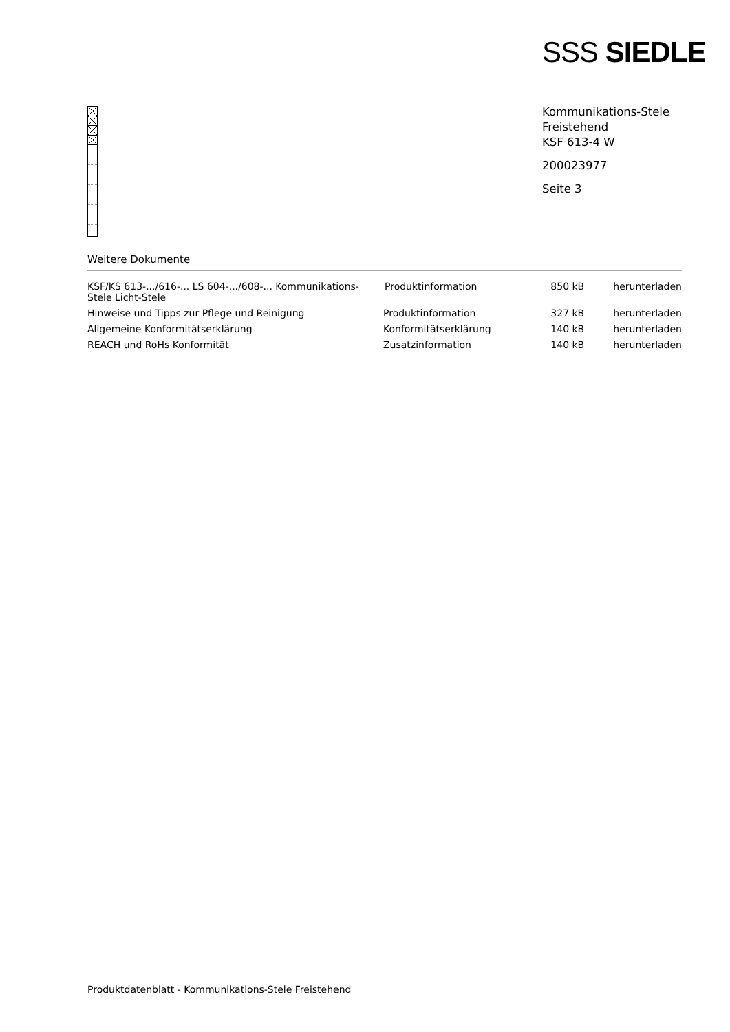SSS SIEDLE
Kommunikations-Stele
Freistehend
KSF 613-4 W
200023977
Seite 3
Weitere Dokumente
| KSF/KS 613-.../616-... LS 604-.../608-... Kommunikations-Stele Licht-Stele | Produktinformation | 850 kB | herunterladen |
| Hinweise und Tipps zur Pflege und Reinigung | Produktinformation | 327 kB | herunterladen |
| Allgemeine Konformitätserklärung | Konformitätserklärung | 140 kB | herunterladen |
| REACH und RoHs Konformität | Zusatzinformation | 140 kB | herunterladen |
Produktdatenblatt - Kommunikations-Stele Freistehend